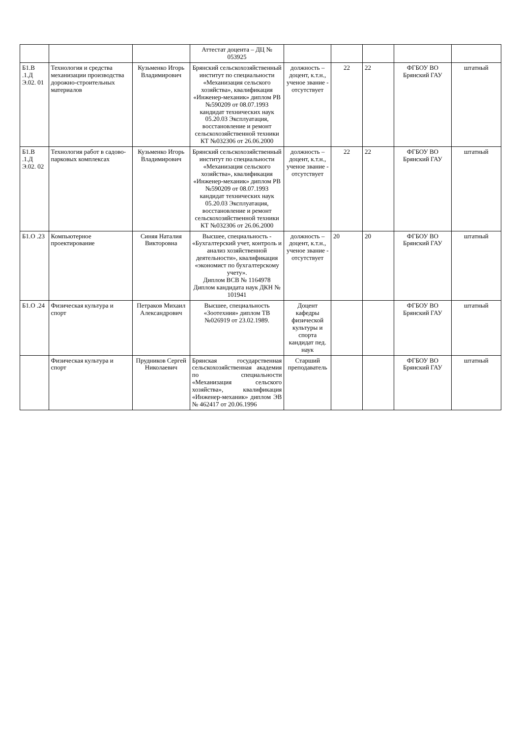| | | | Аттестат доцента – ДЦ № 053925 | | | | | |
| Б1.В .1.Д Э.02. 01 | Технология и средства механизации производства дорожно-строительных материалов | Кузьменко Игорь Владимирович | Брянский сельскохозяйственный институт по специальности «Механизация сельского хозяйства», квалификация «Инженер-механик» диплом РВ №590209 от 08.07.1993 кандидат технических наук 05.20.03 Эксплуатация, восстановление и ремонт сельскохозяйственной техники КТ №032306 от 26.06.2000 | должность – доцент, к.т.н., ученое звание - отсутствует | 22 | 22 | ФГБОУ ВО Брянский ГАУ | штатный |
| Б1.В .1.Д Э.02. 02 | Технология работ в садово-парковых комплексах | Кузьменко Игорь Владимирович | Брянский сельскохозяйственный институт по специальности «Механизация сельского хозяйства», квалификация «Инженер-механик» диплом РВ №590209 от 08.07.1993 кандидат технических наук 05.20.03 Эксплуатация, восстановление и ремонт сельскохозяйственной техники КТ №032306 от 26.06.2000 | должность – доцент, к.т.н., ученое звание - отсутствует | 22 | 22 | ФГБОУ ВО Брянский ГАУ | штатный |
| Б1.О .23 | Компьютерное проектирование | Синяя Наталия Викторовна | Высшее, специальность - «Бухгалтерский учет, контроль и анализ хозяйственной деятельности», квалификация «экономист по бухгалтерскому учету». Диплом ВСВ № 1164978 Диплом кандидата наук ДКН № 101941 | должность – доцент, к.т.н., ученое звание - отсутствует | 20 | 20 | ФГБОУ ВО Брянский ГАУ | штатный |
| Б1.О .24 | Физическая культура и спорт | Петраков Михаил Александрович | Высшее, специальность «Зоотехния» диплом ТВ №026919 от 23.02.1989. | Доцент кафедры физической культуры и спорта кандидат пед. наук | | | ФГБОУ ВО Брянский ГАУ | штатный |
| | Физическая культура и спорт | Прудников Сергей Николаевич | Брянская государственная сельскохозяйственная академия по специальности «Механизация сельского хозяйства», квалификация «Инженер-механик» диплом ЭВ № 462417 от 20.06.1996 | Старший преподаватель | | | ФГБОУ ВО Брянский ГАУ | штатный |